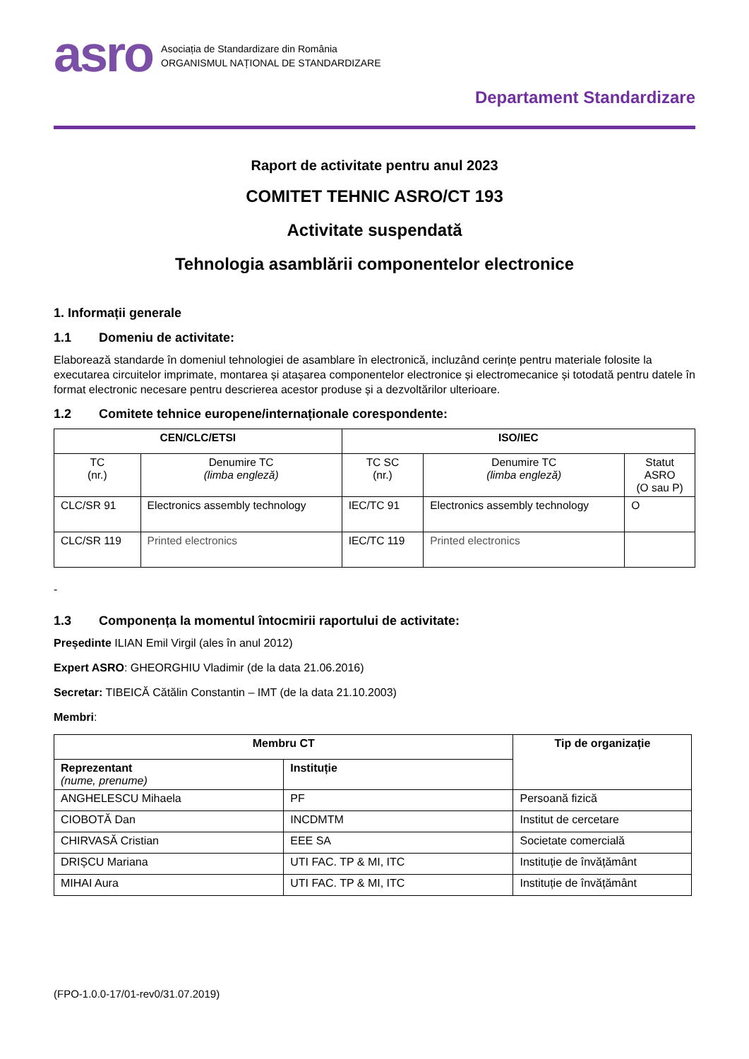asro
Asociația de Standardizare din România
ORGANISMUL NAȚIONAL DE STANDARDIZARE
Departament Standardizare
Raport de activitate pentru anul 2023
COMITET TEHNIC ASRO/CT 193
Activitate suspendată
Tehnologia asamblării componentelor electronice
1. Informații generale
1.1 Domeniu de activitate:
Elaborează standarde în domeniul tehnologiei de asamblare în electronică, incluzând cerințe pentru materiale folosite la executarea circuitelor imprimate, montarea și atașarea componentelor electronice și electromecanice și totodată pentru datele în format electronic necesare pentru descrierea acestor produse și a dezvoltărilor ulterioare.
1.2 Comitete tehnice europene/internaționale corespondente:
| CEN/CLC/ETSI | | ISO/IEC | | |
| --- | --- | --- | --- | --- |
| TC (nr.) | Denumire TC (limba engleză) | TC SC (nr.) | Denumire TC (limba engleză) | Statut ASRO (O sau P) |
| CLC/SR 91 | Electronics assembly technology | IEC/TC 91 | Electronics assembly technology | O |
| CLC/SR 119 | Printed electronics | IEC/TC 119 | Printed electronics | |
-
1.3 Componența la momentul întocmirii raportului de activitate:
Președinte ILIAN Emil Virgil (ales în anul 2012)
Expert ASRO: GHEORGHIU Vladimir (de la data 21.06.2016)
Secretar: TIBEICĂ Cătălin Constantin – IMT (de la data 21.10.2003)
Membri:
| Membru CT | | Tip de organizație |
| --- | --- | --- |
| Reprezentant (nume, prenume) | Instituție | |
| ANGHELESCU Mihaela | PF | Persoană fizică |
| CIOBOTĂ Dan | INCDMTM | Institut de cercetare |
| CHIRVASĂ Cristian | EEE SA | Societate comercială |
| DRIȘCU Mariana | UTI FAC. TP & MI, ITC | Instituție de învățământ |
| MIHAI Aura | UTI FAC. TP & MI, ITC | Instituție de învățământ |
(FPO-1.0.0-17/01-rev0/31.07.2019)